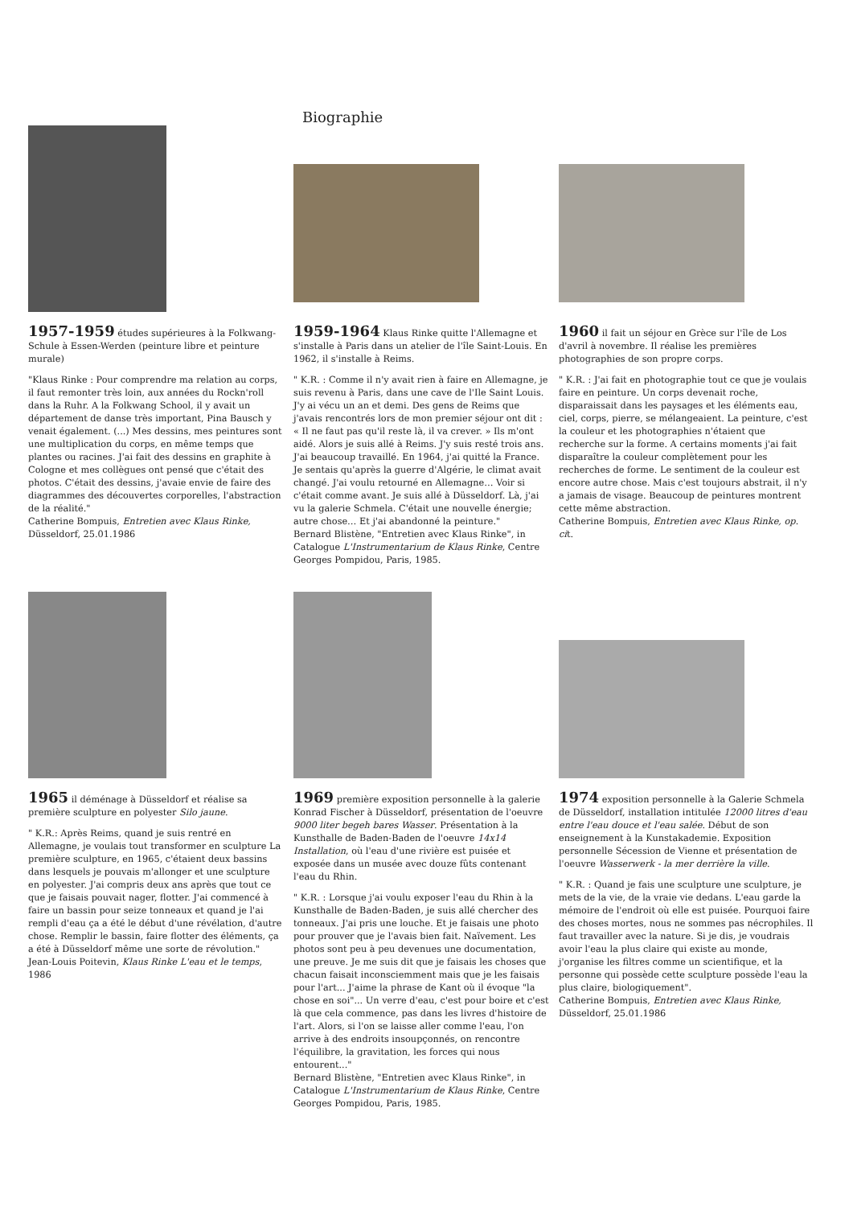Biographie
1957-1959 études supérieures à la Folkwang-Schule à Essen-Werden (peinture libre et peinture murale)
"Klaus Rinke : Pour comprendre ma relation au corps, il faut remonter très loin, aux années du Rockn'roll dans la Ruhr. A la Folkwang School, il y avait un département de danse très important, Pina Bausch y venait également. (...) Mes dessins, mes peintures sont une multiplication du corps, en même temps que plantes ou racines. J'ai fait des dessins en graphite à Cologne et mes collègues ont pensé que c'était des photos. C'était des dessins, j'avaie envie de faire des diagrammes des découvertes corporelles, l'abstraction de la réalité."
Catherine Bompuis, Entretien avec Klaus Rinke, Düsseldorf, 25.01.1986
1959-1964 Klaus Rinke quitte l'Allemagne et s'installe à Paris dans un atelier de l'île Saint-Louis. En 1962, il s'installe à Reims.
" K.R. : Comme il n'y avait rien à faire en Allemagne, je suis revenu à Paris, dans une cave de l'Ile Saint Louis. J'y ai vécu un an et demi. Des gens de Reims que j'avais rencontrés lors de mon premier séjour ont dit : « Il ne faut pas qu'il reste là, il va crever. » Ils m'ont aidé. Alors je suis allé à Reims. J'y suis resté trois ans. J'ai beaucoup travaillé. En 1964, j'ai quitté la France. Je sentais qu'après la guerre d'Algérie, le climat avait changé. J'ai voulu retourné en Allemagne… Voir si c'était comme avant. Je suis allé à Düsseldorf. Là, j'ai vu la galerie Schmela. C'était une nouvelle énergie; autre chose… Et j'ai abandonné la peinture."
Bernard Blistène, "Entretien avec Klaus Rinke", in Catalogue L'Instrumentarium de Klaus Rinke, Centre Georges Pompidou, Paris, 1985.
1960 il fait un séjour en Grèce sur l'île de Los d'avril à novembre. Il réalise les premières photographies de son propre corps.
" K.R. : J'ai fait en photographie tout ce que je voulais faire en peinture. Un corps devenait roche, disparaissait dans les paysages et les éléments eau, ciel, corps, pierre, se mélangeaient. La peinture, c'est la couleur et les photographies n'étaient que recherche sur la forme. A certains moments j'ai fait disparaître la couleur complètement pour les recherches de forme. Le sentiment de la couleur est encore autre chose. Mais c'est toujours abstrait, il n'y a jamais de visage. Beaucoup de peintures montrent cette même abstraction.
Catherine Bompuis, Entretien avec Klaus Rinke, op. cit.
1965 il déménage à Düsseldorf et réalise sa première sculpture en polyester Silo jaune.
" K.R.: Après Reims, quand je suis rentré en Allemagne, je voulais tout transformer en sculpture La première sculpture, en 1965, c'étaient deux bassins dans lesquels je pouvais m'allonger et une sculpture en polyester. J'ai compris deux ans après que tout ce que je faisais pouvait nager, flotter. J'ai commencé à faire un bassin pour seize tonneaux et quand je l'ai rempli d'eau ça a été le début d'une révélation, d'autre chose. Remplir le bassin, faire flotter des éléments, ça a été à Düsseldorf même une sorte de révolution."
Jean-Louis Poitevin, Klaus Rinke L'eau et le temps, 1986
1969 première exposition personnelle à la galerie Konrad Fischer à Düsseldorf, présentation de l'oeuvre 9000 liter begeh bares Wasser. Présentation à la Kunsthalle de Baden-Baden de l'oeuvre 14x14 Installation, où l'eau d'une rivière est puisée et exposée dans un musée avec douze fûts contenant l'eau du Rhin.
" K.R. : Lorsque j'ai voulu exposer l'eau du Rhin à la Kunsthalle de Baden-Baden, je suis allé chercher des tonneaux. J'ai pris une louche. Et je faisais une photo pour prouver que je l'avais bien fait. Naïvement. Les photos sont peu à peu devenues une documentation, une preuve. Je me suis dit que je faisais les choses que chacun faisait inconsciemment mais que je les faisais pour l'art... J'aime la phrase de Kant où il évoque "la chose en soi"... Un verre d'eau, c'est pour boire et c'est là que cela commence, pas dans les livres d'histoire de l'art. Alors, si l'on se laisse aller comme l'eau, l'on arrive à des endroits insoupçonnés, on rencontre l'équilibre, la gravitation, les forces qui nous entourent..."
Bernard Blistène, "Entretien avec Klaus Rinke", in Catalogue L'Instrumentarium de Klaus Rinke, Centre Georges Pompidou, Paris, 1985.
1974 exposition personnelle à la Galerie Schmela de Düsseldorf, installation intitulée 12000 litres d'eau entre l'eau douce et l'eau salée. Début de son enseignement à la Kunstakademie. Exposition personnelle Sécession de Vienne et présentation de l'oeuvre Wasserwerk - la mer derrière la ville.
" K.R. : Quand je fais une sculpture une sculpture, je mets de la vie, de la vraie vie dedans. L'eau garde la mémoire de l'endroit où elle est puisée. Pourquoi faire des choses mortes, nous ne sommes pas nécrophiles. Il faut travailler avec la nature. Si je dis, je voudrais avoir l'eau la plus claire qui existe au monde, j'organise les filtres comme un scientifique, et la personne qui possède cette sculpture possède l'eau la plus claire, biologiquement".
Catherine Bompuis, Entretien avec Klaus Rinke, Düsseldorf, 25.01.1986